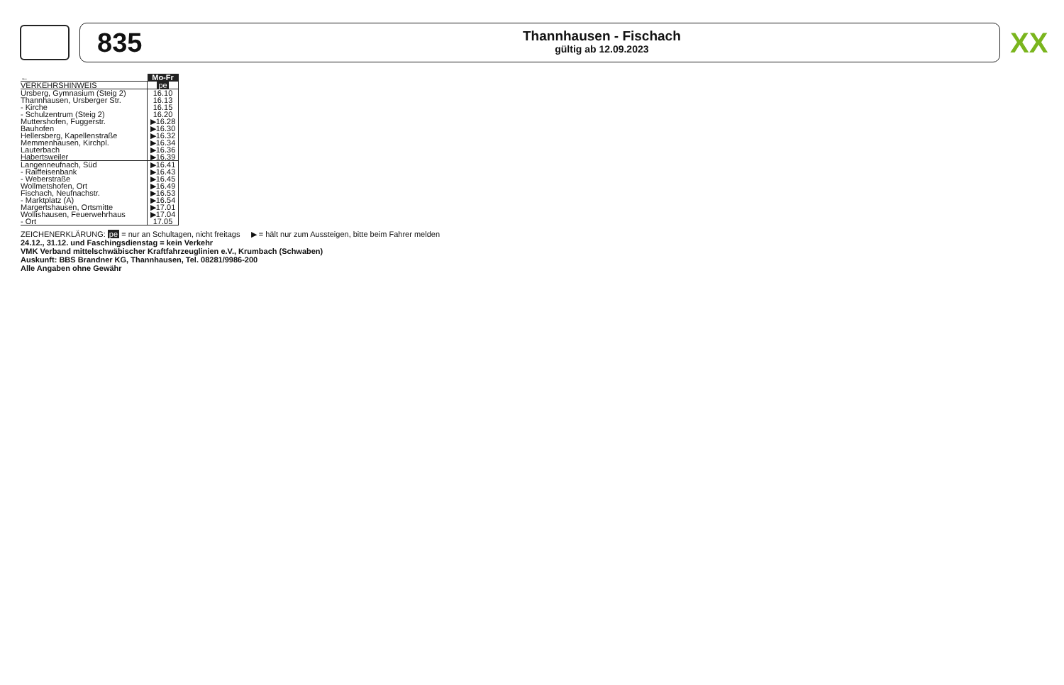835
Thannhausen - Fischach
gültig ab 12.09.2023
XX
| ← | Mo-Fr |
| VERKEHRSHINWEIS | pe |
| Ursberg, Gymnasium (Steig 2) | 16.10 |
| Thannhausen, Ursberger Str. | 16.13 |
| - Kirche | 16.15 |
| - Schulzentrum (Steig 2) | 16.20 |
| Muttershofen, Fuggerstr. | ▶16.28 |
| Bauhofen | ▶16.30 |
| Hellersberg, Kapellenstraße | ▶16.32 |
| Memmenhausen, Kirchpl. | ▶16.34 |
| Lauterbach | ▶16.36 |
| Habertsweiler | ▶16.39 |
| Langenneufnach, Süd | ▶16.41 |
| - Raiffeisenbank | ▶16.43 |
| - Weberstraße | ▶16.45 |
| Wollmetshofen, Ort | ▶16.49 |
| Fischach, Neufnachstr. | ▶16.53 |
| - Marktplatz (A) | ▶16.54 |
| Margertshausen, Ortsmitte | ▶17.01 |
| Wollishausen, Feuerwehrhaus | ▶17.04 |
| - Ort | 17.05 |
ZEICHENERKLÄRUNG: pe = nur an Schultagen, nicht freitags ▶ = hält nur zum Aussteigen, bitte beim Fahrer melden
24.12., 31.12. und Faschingsdienstag = kein Verkehr
VMK Verband mittelschwäbischer Kraftfahrzeuglinien e.V., Krumbach (Schwaben)
Auskunft: BBS Brandner KG, Thannhausen, Tel. 08281/9986-200
Alle Angaben ohne Gewähr